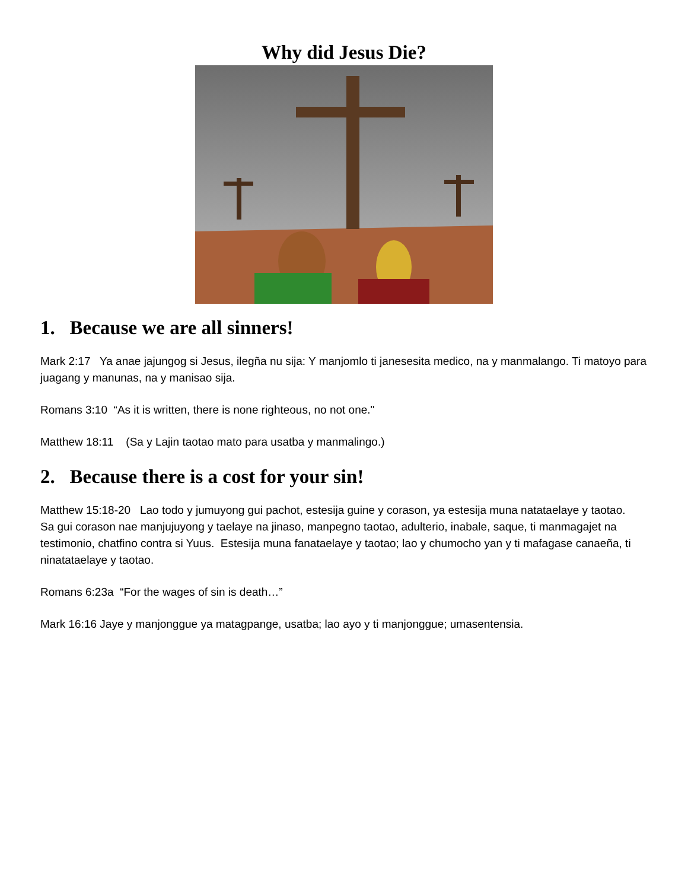Why did Jesus Die?
1. Because we are all sinners!
Mark 2:17 Ya anae jajungog si Jesus, ilegña nu sija: Y manjomlo ti janesesita medico, na y manmalango. Ti matoyo para juagang y manunas, na y manisao sija.
Romans 3:10 “As it is written, there is none righteous, no not one."
Matthew 18:11 (Sa y Lajin taotao mato para usatba y manmalingo.)
2. Because there is a cost for your sin!
Matthew 15:18-20 Lao todo y jumuyong gui pachot, estesija guine y corason, ya estesija muna natataelaye y taotao. Sa gui corason nae manjujuyong y taelaye na jinaso, manpegno taotao, adulterio, inabale, saque, ti manmagajet na testimonio, chatfino contra si Yuus. Estesija muna fanataelaye y taotao; lao y chumocho yan y ti mafagase canaeña, ti ninatataelaye y taotao.
Romans 6:23a “For the wages of sin is death…”
Mark 16:16 Jaye y manjonggue ya matagpange, usatba; lao ayo y ti manjonggue; umasentensia.